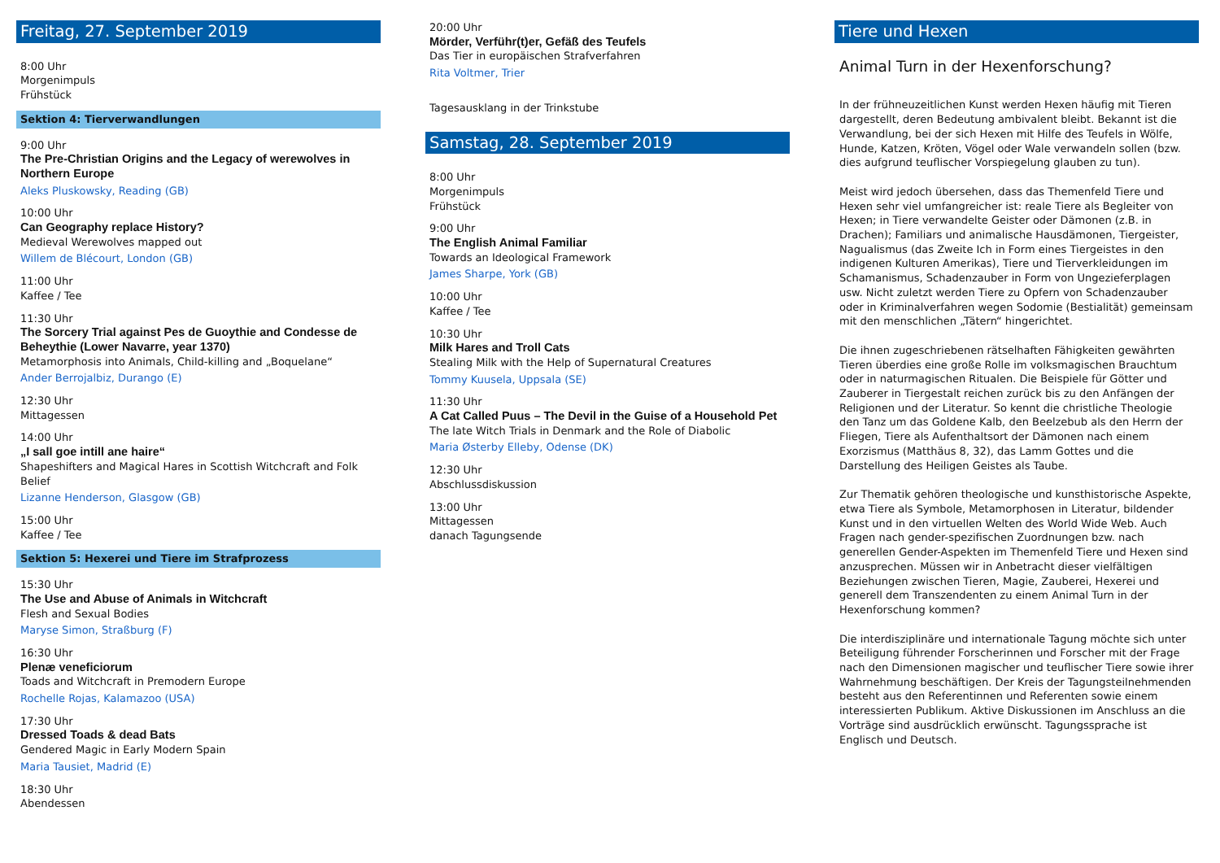Freitag, 27. September 2019
8:00 Uhr
Morgenimpuls
Frühstück
Sektion 4: Tierverwandlungen
9:00 Uhr
The Pre-Christian Origins and the Legacy of werewolves in Northern Europe
Aleks Pluskowsky, Reading (GB)
10:00 Uhr
Can Geography replace History?
Medieval Werewolves mapped out
Willem de Blécourt, London (GB)
11:00 Uhr
Kaffee / Tee
11:30 Uhr
The Sorcery Trial against Pes de Guoythie and Condesse de Beheythie (Lower Navarre, year 1370)
Metamorphosis into Animals, Child-killing and „Boquelane“
Ander Berrojalbiz, Durango (E)
12:30 Uhr
Mittagessen
14:00 Uhr
„I sall goe intill ane haire“
Shapeshifters and Magical Hares in Scottish Witchcraft and Folk Belief
Lizanne Henderson, Glasgow (GB)
15:00 Uhr
Kaffee / Tee
Sektion 5: Hexerei und Tiere im Strafprozess
15:30 Uhr
The Use and Abuse of Animals in Witchcraft
Flesh and Sexual Bodies
Maryse Simon, Straßburg (F)
16:30 Uhr
Plenæ veneficiorum
Toads and Witchcraft in Premodern Europe
Rochelle Rojas, Kalamazoo (USA)
17:30 Uhr
Dressed Toads & dead Bats
Gendered Magic in Early Modern Spain
Maria Tausiet, Madrid (E)
18:30 Uhr
Abendessen
20:00 Uhr
Mörder, Verführ(t)er, Gefäß des Teufels
Das Tier in europäischen Strafverfahren
Rita Voltmer, Trier
Tagesausklang in der Trinkstube
Samstag, 28. September 2019
8:00 Uhr
Morgenimpuls
Frühstück
9:00 Uhr
The English Animal Familiar
Towards an Ideological Framework
James Sharpe, York (GB)
10:00 Uhr
Kaffee / Tee
10:30 Uhr
Milk Hares and Troll Cats
Stealing Milk with the Help of Supernatural Creatures
Tommy Kuusela, Uppsala (SE)
11:30 Uhr
A Cat Called Puus – The Devil in the Guise of a Household Pet
The late Witch Trials in Denmark and the Role of Diabolic
Maria Østerby Elleby, Odense (DK)
12:30 Uhr
Abschlussdiskussion
13:00 Uhr
Mittagessen
danach Tagungsende
Tiere und Hexen
Animal Turn in der Hexenforschung?
In der frühneuzeitlichen Kunst werden Hexen häufig mit Tieren dargestellt, deren Bedeutung ambivalent bleibt. Bekannt ist die Verwandlung, bei der sich Hexen mit Hilfe des Teufels in Wölfe, Hunde, Katzen, Kröten, Vögel oder Wale verwandeln sollen (bzw. dies aufgrund teuflischer Vorspiegelung glauben zu tun).
Meist wird jedoch übersehen, dass das Themenfeld Tiere und Hexen sehr viel umfangreicher ist: reale Tiere als Begleiter von Hexen; in Tiere verwandelte Geister oder Dämonen (z.B. in Drachen); Familiars und animalische Hausdämonen, Tiergeister, Nagualismus (das Zweite Ich in Form eines Tiergeistes in den indigenen Kulturen Amerikas), Tiere und Tierverkleidungen im Schamanismus, Schadenzauber in Form von Ungezieferplagen usw. Nicht zuletzt werden Tiere zu Opfern von Schadenzauber oder in Kriminalverfahren wegen Sodomie (Bestialität) gemeinsam mit den menschlichen „Tätern“ hingerichtet.
Die ihnen zugeschriebenen rätselhaften Fähigkeiten gewährten Tieren überdies eine große Rolle im volksmagischen Brauchtum oder in naturmagischen Ritualen. Die Beispiele für Götter und Zauberer in Tiergestalt reichen zurück bis zu den Anfängen der Religionen und der Literatur. So kennt die christliche Theologie den Tanz um das Goldene Kalb, den Beelzebub als den Herrn der Fliegen, Tiere als Aufenthaltsort der Dämonen nach einem Exorzismus (Matthäus 8, 32), das Lamm Gottes und die Darstellung des Heiligen Geistes als Taube.
Zur Thematik gehören theologische und kunsthistorische Aspekte, etwa Tiere als Symbole, Metamorphosen in Literatur, bildender Kunst und in den virtuellen Welten des World Wide Web. Auch Fragen nach gender-spezifischen Zuordnungen bzw. nach generellen Gender-Aspekten im Themenfeld Tiere und Hexen sind anzusprechen. Müssen wir in Anbetracht dieser vielfältigen Beziehungen zwischen Tieren, Magie, Zauberei, Hexerei und generell dem Transzendenten zu einem Animal Turn in der Hexenforschung kommen?
Die interdisziplinäre und internationale Tagung möchte sich unter Beteiligung führender Forscherinnen und Forscher mit der Frage nach den Dimensionen magischer und teuflischer Tiere sowie ihrer Wahrnehmung beschäftigen. Der Kreis der Tagungsteilnehmenden besteht aus den Referentinnen und Referenten sowie einem interessierten Publikum. Aktive Diskussionen im Anschluss an die Vorträge sind ausdrücklich erwünscht. Tagungssprache ist Englisch und Deutsch.